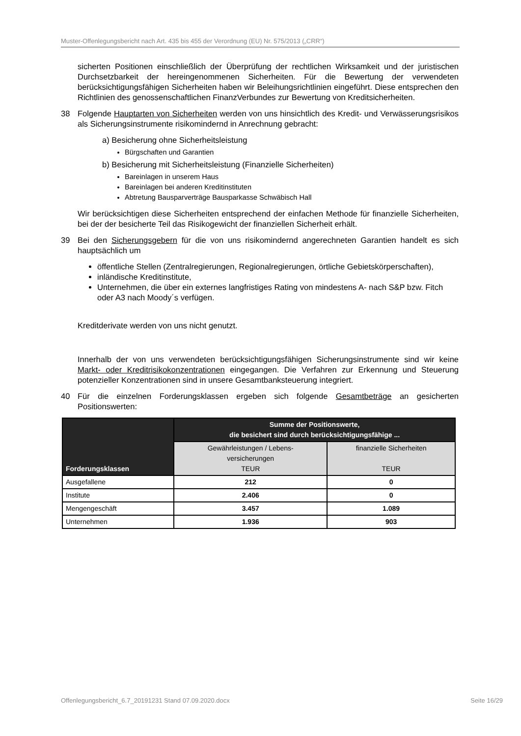Muster-Offenlegungsbericht nach Art. 435 bis 455 der Verordnung (EU) Nr. 575/2013 („CRR“)
sicherten Positionen einschließlich der Überprüfung der rechtlichen Wirksamkeit und der juristischen Durchsetzbarkeit der hereingenommenen Sicherheiten. Für die Bewertung der verwendeten berücksichtigungsfähigen Sicherheiten haben wir Beleihungsrichtlinien eingeführt. Diese entsprechen den Richtlinien des genossenschaftlichen FinanzVerbundes zur Bewertung von Kreditsicherheiten.
38 Folgende Hauptarten von Sicherheiten werden von uns hinsichtlich des Kredit- und Verwässerungsrisikos als Sicherungsinstrumente risikomindernd in Anrechnung gebracht:
a) Besicherung ohne Sicherheitsleistung
Bürgschaften und Garantien
b) Besicherung mit Sicherheitsleistung (Finanzielle Sicherheiten)
Bareinlagen in unserem Haus
Bareinlagen bei anderen Kreditinstituten
Abtretung Bausparverträge Bausparkasse Schwäbisch Hall
Wir berücksichtigen diese Sicherheiten entsprechend der einfachen Methode für finanzielle Sicherheiten, bei der der besicherte Teil das Risikogewicht der finanziellen Sicherheit erhält.
39 Bei den Sicherungsgebern für die von uns risikomindernd angerechneten Garantien handelt es sich hauptsächlich um
öffentliche Stellen (Zentralregierungen, Regionalregierungen, örtliche Gebietskörperschaften),
inländische Kreditinstitute,
Unternehmen, die über ein externes langfristiges Rating von mindestens A- nach S&P bzw. Fitch oder A3 nach Moody´s verfügen.
Kreditderivate werden von uns nicht genutzt.
Innerhalb der von uns verwendeten berücksichtigungsfähigen Sicherungsinstrumente sind wir keine Markt- oder Kreditrisikokonzentrationen eingegangen. Die Verfahren zur Erkennung und Steuerung potenzieller Konzentrationen sind in unsere Gesamtbanksteuerung integriert.
40 Für die einzelnen Forderungsklassen ergeben sich folgende Gesamtbeträge an gesicherten Positionswerten:
| Forderungsklassen | Summe der Positionswerte, die besichert sind durch berücksichtigungsfähige ... | |
| --- | --- | --- |
| | Gewährleistungen / Lebens- versicherungen TEUR | finanzielle Sicherheiten TEUR |
| Ausgefallene | 212 | 0 |
| Institute | 2.406 | 0 |
| Mengengeschäft | 3.457 | 1.089 |
| Unternehmen | 1.936 | 903 |
Offenlegungsbericht_6.7_20191231 Stand 07.09.2020.docx Seite 16/29